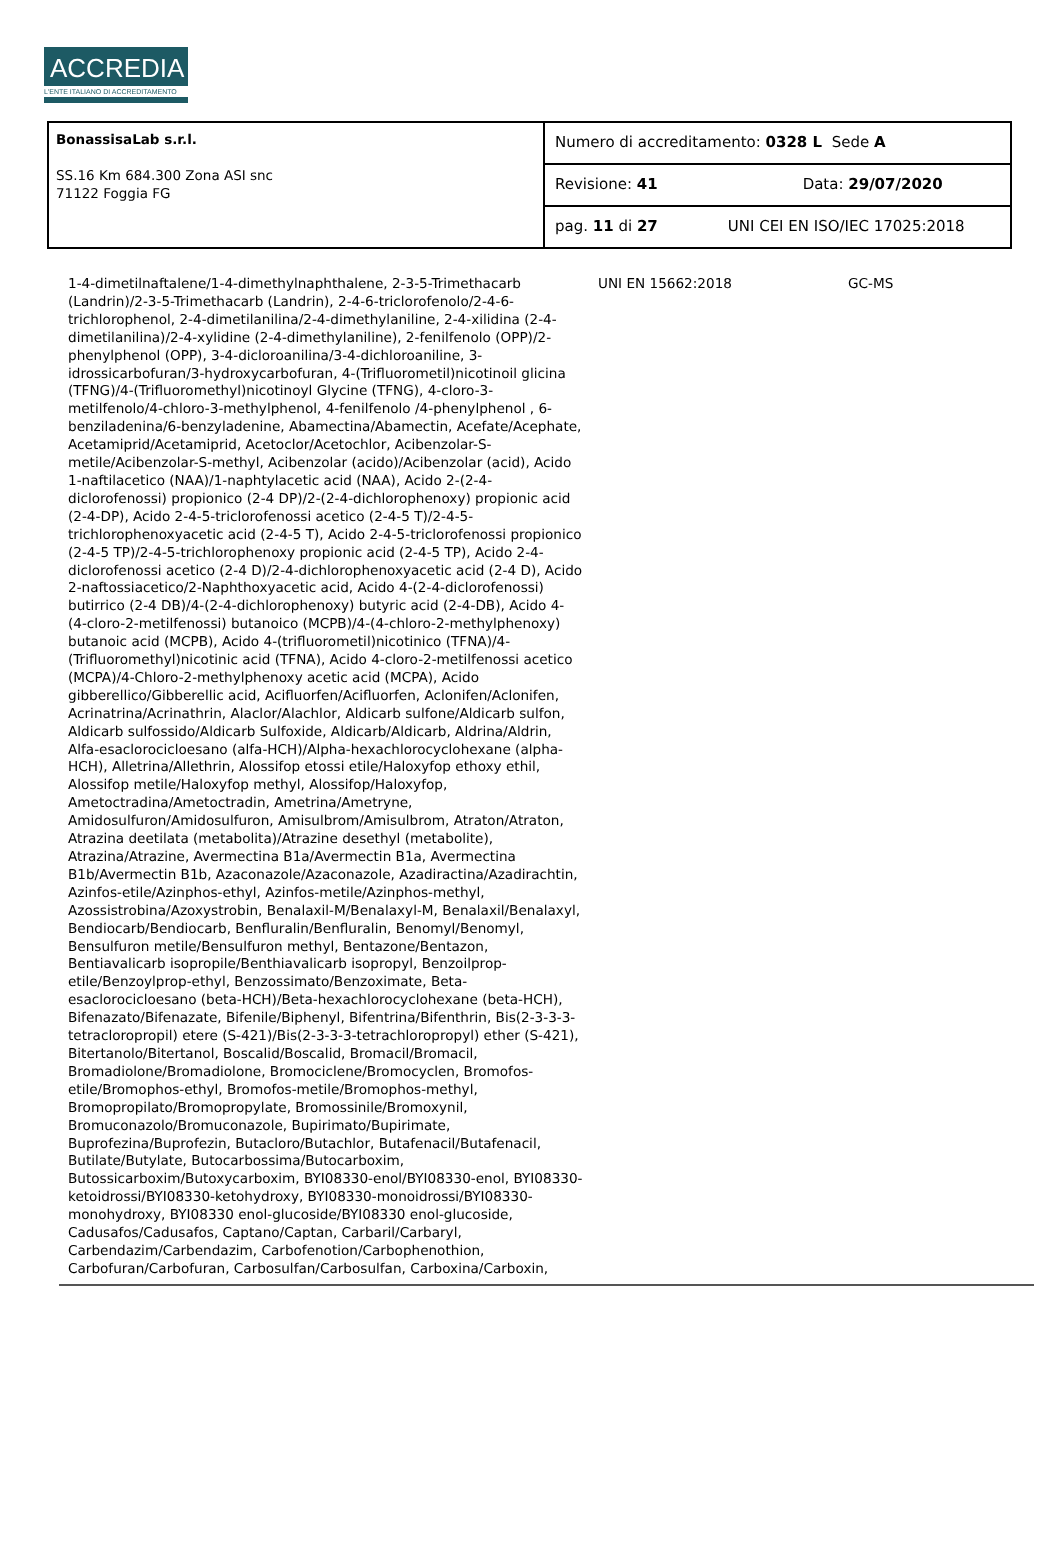ACCREDIA
L'ENTE ITALIANO DI ACCREDITAMENTO
| BonassisaLab s.r.l. SS.16 Km 684.300 Zona ASI snc 71122 Foggia FG | Numero di accreditamento: 0328 L Sede A |
| | Revisione: 41 Data: 29/07/2020 |
| | pag. 11 di 27 UNI CEI EN ISO/IEC 17025:2018 |
1-4-dimetilnaftalene/1-4-dimethylnaphthalene, 2-3-5-Trimethacarb (Landrin)/2-3-5-Trimethacarb (Landrin), 2-4-6-triclorofenolo/2-4-6-trichlorophenol, 2-4-dimetilanilina/2-4-dimethylaniline, 2-4-xilidina (2-4-dimetilanilina)/2-4-xylidine (2-4-dimethylaniline), 2-fenilfenolo (OPP)/2-phenylphenol (OPP), 3-4-dicloroanilina/3-4-dichloroaniline, 3-idrossicarbofuran/3-hydroxycarbofuran, 4-(Trifluorometil)nicotinoil glicina (TFNG)/4-(Trifluoromethyl)nicotinoyl Glycine (TFNG), 4-cloro-3-metilfenolo/4-chloro-3-methylphenol, 4-fenilfenolo /4-phenylphenol , 6-benziladenina/6-benzyladenine, Abamectina/Abamectin, Acefate/Acephate, Acetamiprid/Acetamiprid, Acetoclor/Acetochlor, Acibenzolar-S-metile/Acibenzolar-S-methyl, Acibenzolar (acido)/Acibenzolar (acid), Acido 1-naftilacetico (NAA)/1-naphtylacetic acid (NAA), Acido 2-(2-4-diclorofenossi) propionico (2-4 DP)/2-(2-4-dichlorophenoxy) propionic acid (2-4-DP), Acido 2-4-5-triclorofenossi acetico (2-4-5 T)/2-4-5-trichlorophenoxyacetic acid (2-4-5 T), Acido 2-4-5-triclorofenossi propionico (2-4-5 TP)/2-4-5-trichlorophenoxy propionic acid (2-4-5 TP), Acido 2-4-diclorofenossi acetico (2-4 D)/2-4-dichlorophenoxyacetic acid (2-4 D), Acido 2-naftossiacetico/2-Naphthoxyacetic acid, Acido 4-(2-4-diclorofenossi) butirrico (2-4 DB)/4-(2-4-dichlorophenoxy) butyric acid (2-4-DB), Acido 4-(4-cloro-2-metilfenossi) butanoico (MCPB)/4-(4-chloro-2-methylphenoxy) butanoic acid (MCPB), Acido 4-(trifluorometil)nicotinico (TFNA)/4-(Trifluoromethyl)nicotinic acid (TFNA), Acido 4-cloro-2-metilfenossi acetico (MCPA)/4-Chloro-2-methylphenoxy acetic acid (MCPA), Acido gibberellico/Gibberellic acid, Acifluorfen/Acifluorfen, Aclonifen/Aclonifen, Acrinatrina/Acrinathrin, Alaclor/Alachlor, Aldicarb sulfone/Aldicarb sulfon, Aldicarb sulfossido/Aldicarb Sulfoxide, Aldicarb/Aldicarb, Aldrina/Aldrin, Alfa-esaclorocicloesano (alfa-HCH)/Alpha-hexachlorocyclohexane (alpha-HCH), Alletrina/Allethrin, Alossifop etossi etile/Haloxyfop ethoxy ethil, Alossifop metile/Haloxyfop methyl, Alossifop/Haloxyfop, Ametoctradina/Ametoctradin, Ametrina/Ametryne, Amidosulfuron/Amidosulfuron, Amisulbrom/Amisulbrom, Atraton/Atraton, Atrazina deetilata (metabolita)/Atrazine desethyl (metabolite), Atrazina/Atrazine, Avermectina B1a/Avermectin B1a, Avermectina B1b/Avermectin B1b, Azaconazole/Azaconazole, Azadiractina/Azadirachtin, Azinfos-etile/Azinphos-ethyl, Azinfos-metile/Azinphos-methyl, Azossistrobina/Azoxystrobin, Benalaxil-M/Benalaxyl-M, Benalaxil/Benalaxyl, Bendiocarb/Bendiocarb, Benfluralin/Benfluralin, Benomyl/Benomyl, Bensulfuron metile/Bensulfuron methyl, Bentazone/Bentazon, Bentiavalicarb isopropile/Benthiavalicarb isopropyl, Benzoilprop-etile/Benzoylprop-ethyl, Benzossimato/Benzoximate, Beta-esaclorocicloesano (beta-HCH)/Beta-hexachlorocyclohexane (beta-HCH), Bifenazato/Bifenazate, Bifenile/Biphenyl, Bifentrina/Bifenthrin, Bis(2-3-3-3-tetracloropropil) etere (S-421)/Bis(2-3-3-3-tetrachloropropyl) ether (S-421), Bitertanolo/Bitertanol, Boscalid/Boscalid, Bromacil/Bromacil, Bromadiolone/Bromadiolone, Bromociclene/Bromocyclen, Bromofos-etile/Bromophos-ethyl, Bromofos-metile/Bromophos-methyl, Bromopropilato/Bromopropylate, Bromossinile/Bromoxynil, Bromuconazolo/Bromuconazole, Bupirimato/Bupirimate, Buprofezina/Buprofezin, Butacloro/Butachlor, Butafenacil/Butafenacil, Butilate/Butylate, Butocarbossima/Butocarboxim, Butossicarboxim/Butoxycarboxim, BYI08330-enol/BYI08330-enol, BYI08330-ketoidrossi/BYI08330-ketohydroxy, BYI08330-monoidrossi/BYI08330-monohydroxy, BYI08330 enol-glucoside/BYI08330 enol-glucoside, Cadusafos/Cadusafos, Captano/Captan, Carbaril/Carbaryl, Carbendazim/Carbendazim, Carbofenotion/Carbophenothion, Carbofuran/Carbofuran, Carbosulfan/Carbosulfan, Carboxina/Carboxin,
UNI EN 15662:2018 GC-MS